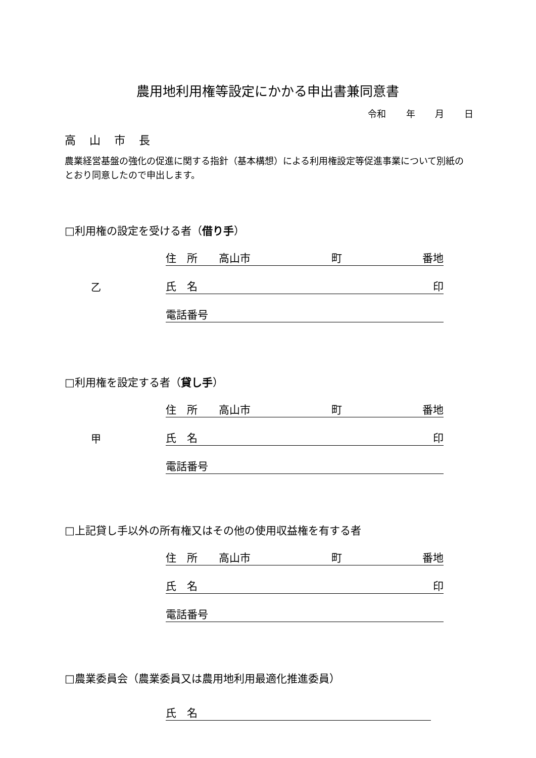農用地利用権等設定にかかる申出書兼同意書
令和 年 月 日
高 山 市 長
農業経営基盤の強化の促進に関する指針（基本構想）による利用権設定等促進事業について別紙のとおり同意したので申出します。
□利用権の設定を受ける者（借り手）
住　所　　高山市 町 番地
乙
氏　名 印
電話番号
□利用権を設定する者（貸し手）
住　所　　高山市 町 番地
甲
氏　名 印
電話番号
□上記貸し手以外の所有権又はその他の使用収益権を有する者
住　所　　高山市 町 番地
氏　名 印
電話番号
□農業委員会（農業委員又は農用地利用最適化推進委員）
氏　名